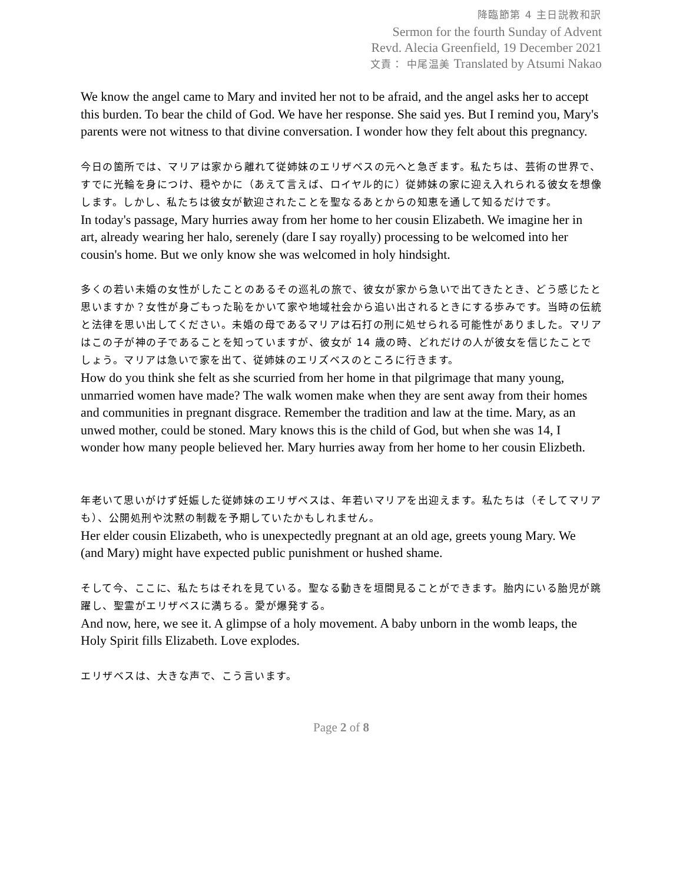降臨節第 4 主日説教和訳
Sermon for the fourth Sunday of Advent
Revd. Alecia Greenfield, 19 December 2021
文責： 中尾温美 Translated by Atsumi Nakao
We know the angel came to Mary and invited her not to be afraid, and the angel asks her to accept this burden. To bear the child of God. We have her response. She said yes. But I remind you, Mary's parents were not witness to that divine conversation. I wonder how they felt about this pregnancy.
今日の箇所では、マリアは家から離れて従姉妹のエリザベスの元へと急ぎます。私たちは、芸術の世界で、すでに光輪を身につけ、穏やかに（あえて言えば、ロイヤル的に）従姉妹の家に迎え入れられる彼女を想像します。しかし、私たちは彼女が歓迎されたことを聖なるあとからの知恵を通して知るだけです。
In today's passage, Mary hurries away from her home to her cousin Elizabeth. We imagine her in art, already wearing her halo, serenely (dare I say royally) processing to be welcomed into her cousin's home. But we only know she was welcomed in holy hindsight.
多くの若い未婚の女性がしたことのあるその巡礼の旅で、彼女が家から急いで出てきたとき、どう感じたと思いますか？女性が身ごもった恥をかいて家や地域社会から追い出されるときにする歩みです。当時の伝統と法律を思い出してください。未婚の母であるマリアは石打の刑に処せられる可能性がありました。マリアはこの子が神の子であることを知っていますが、彼女が 14 歳の時、どれだけの人が彼女を信じたことでしょう。マリアは急いで家を出て、従姉妹のエリズベスのところに行きます。
How do you think she felt as she scurried from her home in that pilgrimage that many young, unmarried women have made? The walk women make when they are sent away from their homes and communities in pregnant disgrace. Remember the tradition and law at the time. Mary, as an unwed mother, could be stoned. Mary knows this is the child of God, but when she was 14, I wonder how many people believed her. Mary hurries away from her home to her cousin Elizbeth.
年老いて思いがけず妊娠した従姉妹のエリザベスは、年若いマリアを出迎えます。私たちは（そしてマリアも）、公開処刑や沈黙の制裁を予期していたかもしれません。
Her elder cousin Elizabeth, who is unexpectedly pregnant at an old age, greets young Mary. We (and Mary) might have expected public punishment or hushed shame.
そして今、ここに、私たちはそれを見ている。聖なる動きを垣間見ることができます。胎内にいる胎児が跳躍し、聖霊がエリザベスに満ちる。愛が爆発する。
And now, here, we see it. A glimpse of a holy movement. A baby unborn in the womb leaps, the Holy Spirit fills Elizabeth. Love explodes.
エリザベスは、大きな声で、こう言います。
Page 2 of 8